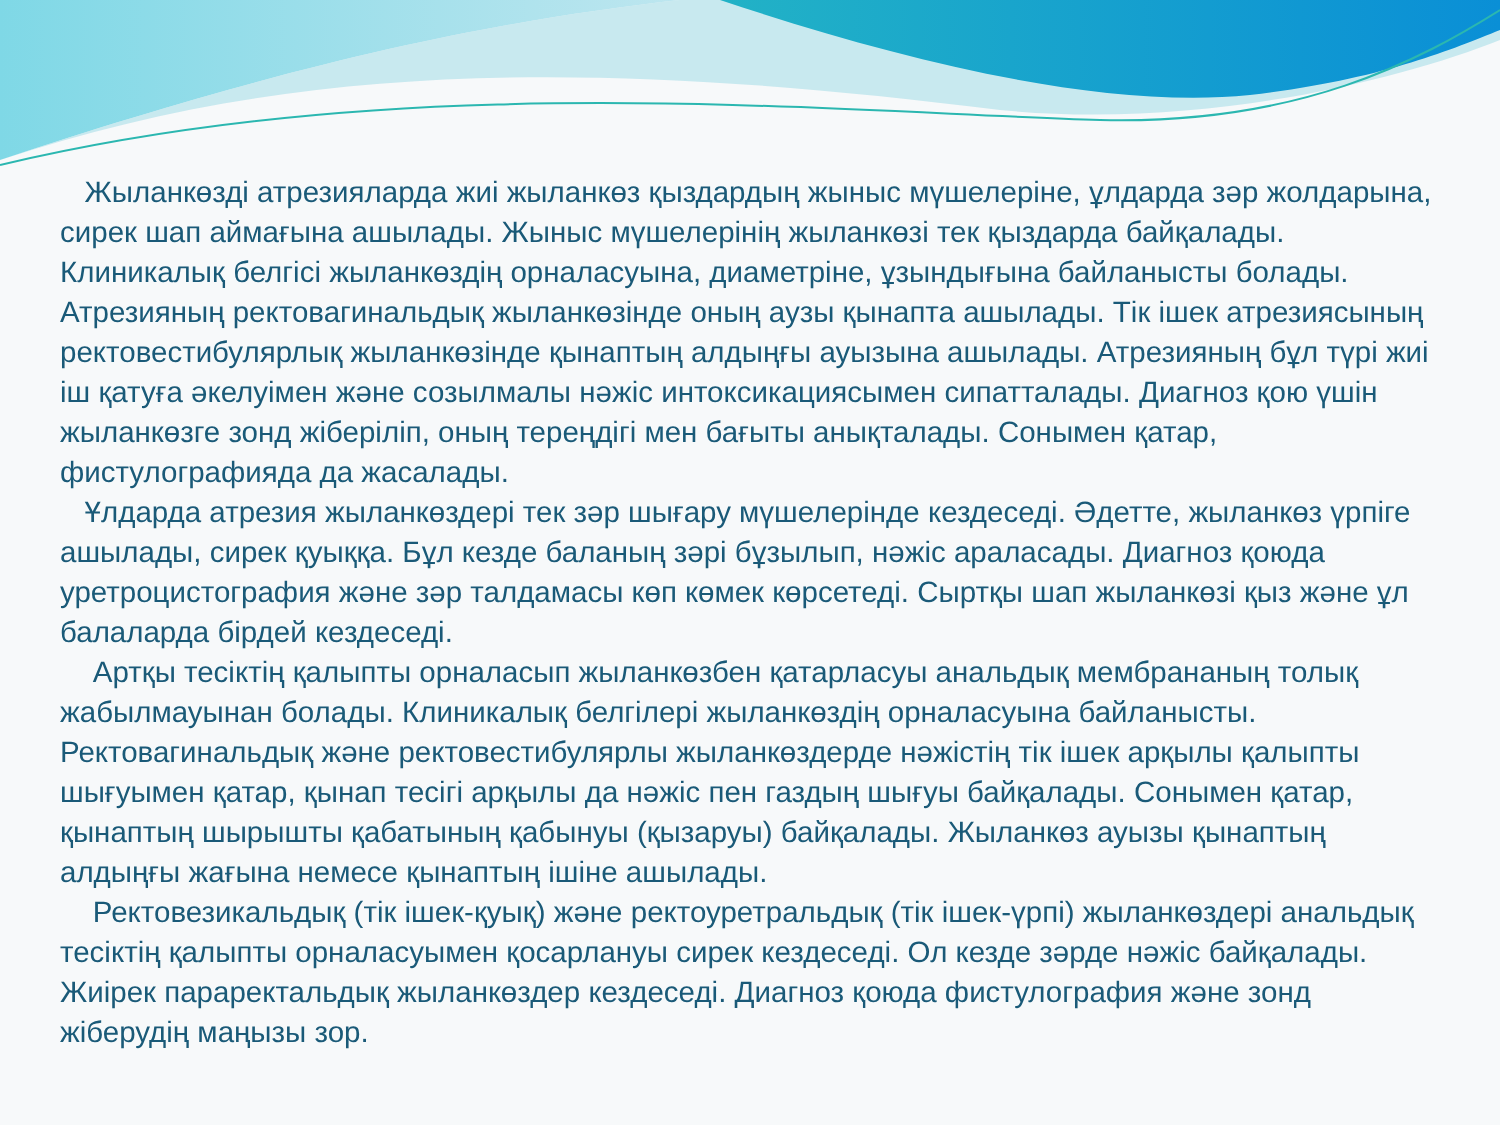Жыланкөзді атрезияларда жиі жыланкөз қыздардың жыныс мүшелеріне, ұлдарда зәр жолдарына, сирек шап аймағына ашылады. Жыныс мүшелерінің жыланкөзі тек қыздарда байқалады. Клиникалық белгісі жыланкөздің орналасуына, диаметріне, ұзындығына байланысты болады. Атрезияның ректовагинальдық жыланкөзінде оның аузы қынапта ашылады. Тік ішек атрезиясының ректовестибулярлық жыланкөзінде қынаптың алдыңғы ауызына ашылады. Атрезияның бұл түрі жиі іш қатуға әкелуімен және созылмалы нәжіс интоксикациясымен сипатталады. Диагноз қою үшін жыланкөзге зонд жіберіліп, оның тереңдігі мен бағыты анықталады. Сонымен қатар, фистулографияда да жасалады.
Ұлдарда атрезия жыланкөздері тек зәр шығару мүшелерінде кездеседі. Әдетте, жыланкөз үрпіге ашылады, сирек қуыққа. Бұл кезде баланың зәрі бұзылып, нәжіс араласады. Диагноз қоюда уретроцистография және зәр талдамасы көп көмек көрсетеді. Сыртқы шап жыланкөзі қыз және ұл балаларда бірдей кездеседі.
Артқы тесіктің қалыпты орналасып жыланкөзбен қатарласуы анальдық мембрананың толық жабылмауынан болады. Клиникалық белгілері жыланкөздің орналасуына байланысты. Ректовагинальдық және ректовестибулярлы жыланкөздерде нәжістің тік ішек арқылы қалыпты шығуымен қатар, қынап тесігі арқылы да нәжіс пен газдың шығуы байқалады. Сонымен қатар, қынаптың шырышты қабатының қабынуы (қызаруы) байқалады. Жыланкөз ауызы қынаптың алдыңғы жағына немесе қынаптың ішіне ашылады.
Ректовезикальдық (тік ішек-қуық) және ректоуретральдық (тік ішек-үрпі) жыланкөздері анальдық тесіктің қалыпты орналасуымен қосарлануы сирек кездеседі. Ол кезде зәрде нәжіс байқалады. Жиірек параректальдық жыланкөздер кездеседі. Диагноз қоюда фистулография және зонд жіберудің маңызы зор.